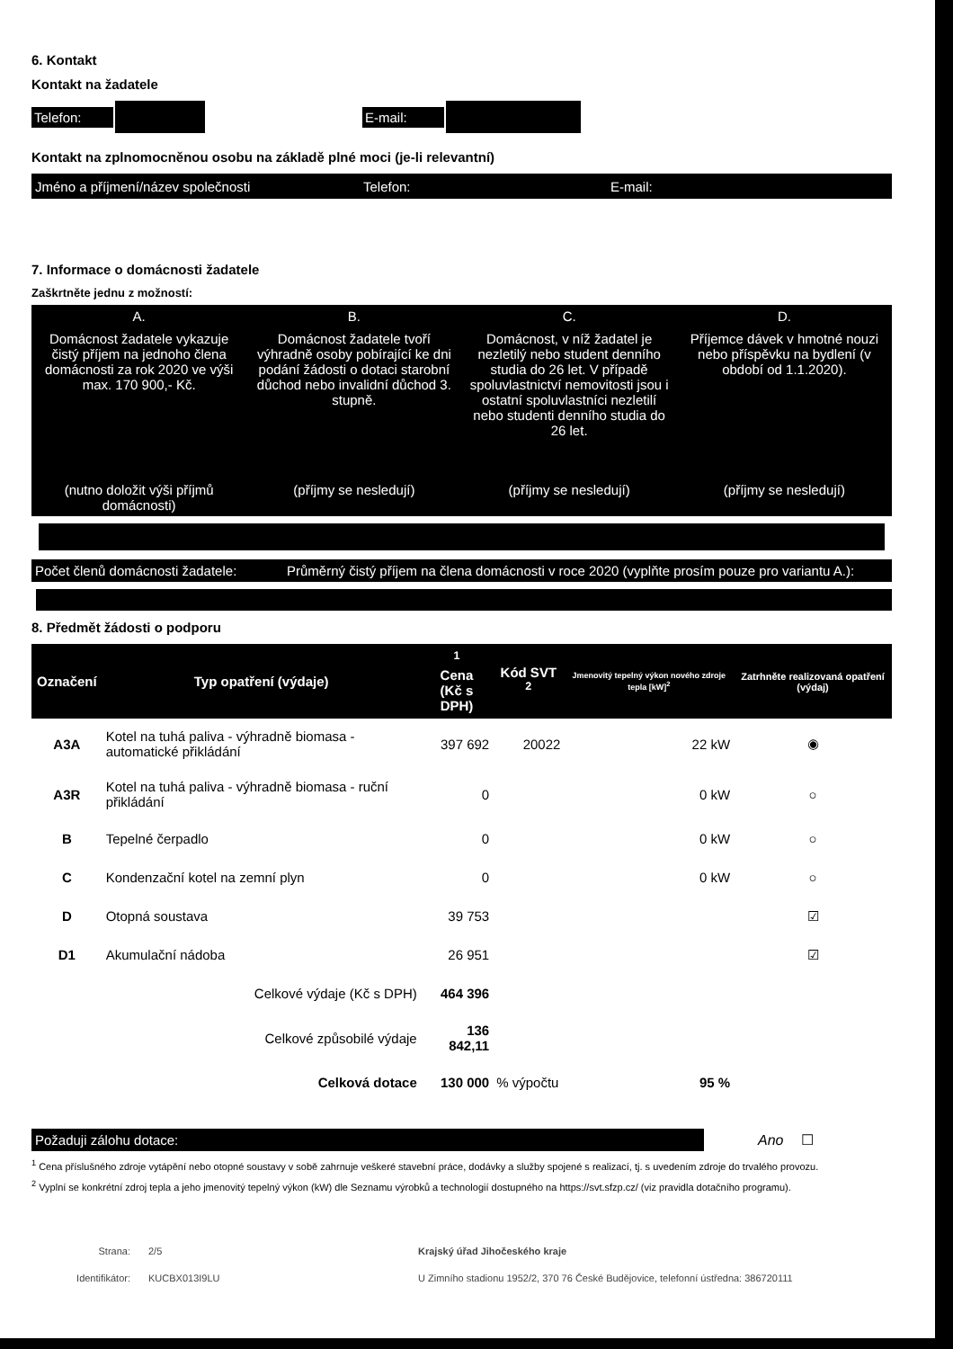6. Kontakt
Kontakt na žadatele
Telefon: E-mail:
Kontakt na zplnomocněnou osobu na základě plné moci (je-li relevantní)
Jméno a příjmení/název společnosti Telefon: E-mail:
7. Informace o domácnosti žadatele
Zaškrtněte jednu z možností:
| A. | B. | C. | D. |
| Domácnost žadatele vykazuje čistý příjem na jednoho člena domácnosti za rok 2020 ve výši max. 170 900,- Kč. | Domácnost žadatele tvoří výhradně osoby pobírající ke dni podání žádosti o dotaci starobní důchod nebo invalidní důchod 3. stupně. | Domácnost, v níž žadatel je nezletilý nebo student denního studia do 26 let. V případě spoluvlastnictví nemovitosti jsou i ostatní spoluvlastníci nezletilí nebo studenti denního studia do 26 let. | Příjemce dávek v hmotné nouzi nebo příspěvku na bydlení (v období od 1.1.2020). |
| (nutno doložit výši příjmů domácnosti) | (příjmy se nesledují) | (příjmy se nesledují) | (příjmy se nesledují) |
Počet členů domácnosti žadatele: Průměrný čistý příjem na člena domácnosti v roce 2020 (vyplňte prosím pouze pro variantu A.):
8. Předmět žádosti o podporu
| Označení | Typ opatření (výdaje) | <sup>1</sup> Cena (Kč s DPH) | Kód SVT <sup>2</sup> | Jmenovitý tepelný výkon nového zdroje tepla [kW]<sup>2</sup> | Zatrhněte realizovaná opatření (výdaj) |
| --- | --- | --- | --- | --- | --- |
| A3A | Kotel na tuhá paliva - výhradně biomasa - automatické přikládání | 397 692 | 20022 | 22 kW | ◉ |
| A3R | Kotel na tuhá paliva - výhradně biomasa - ruční přikládání | 0 | | 0 kW | ○ |
| B | Tepelné čerpadlo | 0 | | 0 kW | ○ |
| C | Kondenzační kotel na zemní plyn | 0 | | 0 kW | ○ |
| D | Otopná soustava | 39 753 | | | ☑ |
| D1 | Akumulační nádoba | 26 951 | | | ☑ |
| | Celkové výdaje (Kč s DPH) | 464 396 | | | |
| | Celkové způsobilé výdaje | 136 842,11 | | | |
| | Celková dotace | 130 000 | % výpočtu | 95 % | |
Požaduji zálohu dotace:
Ano ☐
<sup>1</sup> Cena příslušného zdroje vytápění nebo otopné soustavy v sobě zahrnuje veškeré stavební práce, dodávky a služby spojené s realizací, tj. s uvedením zdroje do trvalého provozu.
<sup>2</sup> Vyplní se konkrétní zdroj tepla a jeho jmenovitý tepelný výkon (kW) dle Seznamu výrobků a technologií dostupného na https://svt.sfzp.cz/ (viz pravidla dotačního programu).
Strana: 2/5 Krajský úřad Jihočeského kraje
Identifikátor: KUCBX013I9LU U Zimního stadionu 1952/2, 370 76 České Budějovice, telefonní ústředna: 386720111